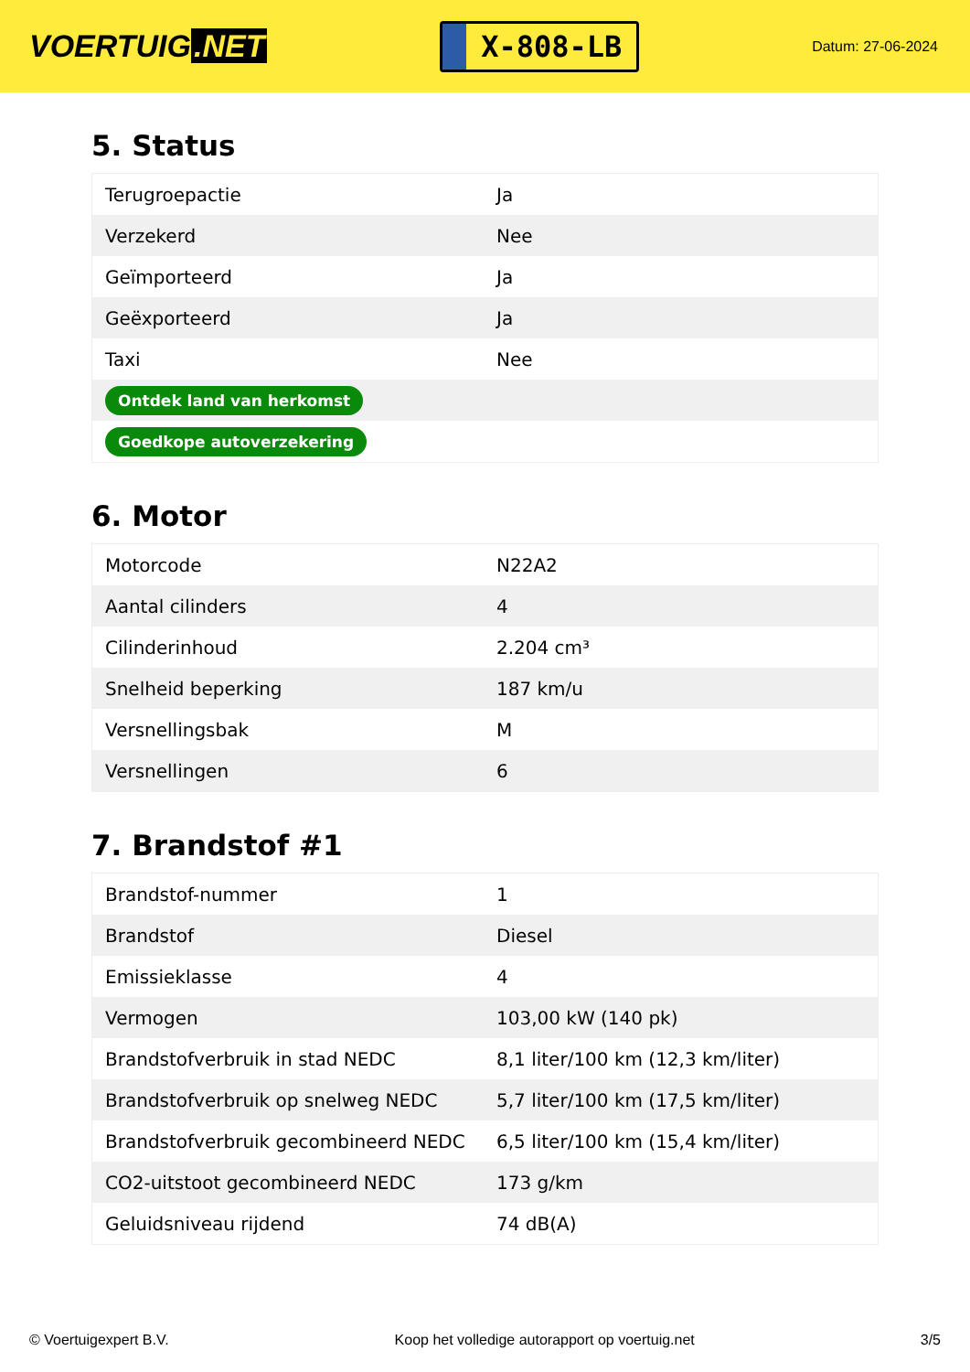VOERTUIG.NET
X-808-LB
Datum: 27-06-2024
5. Status
| Terugroepactie | Ja |
| Verzekerd | Nee |
| Geïmporteerd | Ja |
| Geëxporteerd | Ja |
| Taxi | Nee |
| Ontdek land van herkomst | |
| Goedkope autoverzekering | |
6. Motor
| Motorcode | N22A2 |
| Aantal cilinders | 4 |
| Cilinderinhoud | 2.204 cm³ |
| Snelheid beperking | 187 km/u |
| Versnellingsbak | M |
| Versnellingen | 6 |
7. Brandstof #1
| Brandstof-nummer | 1 |
| Brandstof | Diesel |
| Emissieklasse | 4 |
| Vermogen | 103,00 kW (140 pk) |
| Brandstofverbruik in stad NEDC | 8,1 liter/100 km (12,3 km/liter) |
| Brandstofverbruik op snelweg NEDC | 5,7 liter/100 km (17,5 km/liter) |
| Brandstofverbruik gecombineerd NEDC | 6,5 liter/100 km (15,4 km/liter) |
| CO2-uitstoot gecombineerd NEDC | 173 g/km |
| Geluidsniveau rijdend | 74 dB(A) |
© Voertuigexpert B.V. Koop het volledige autorapport op voertuig.net 3/5